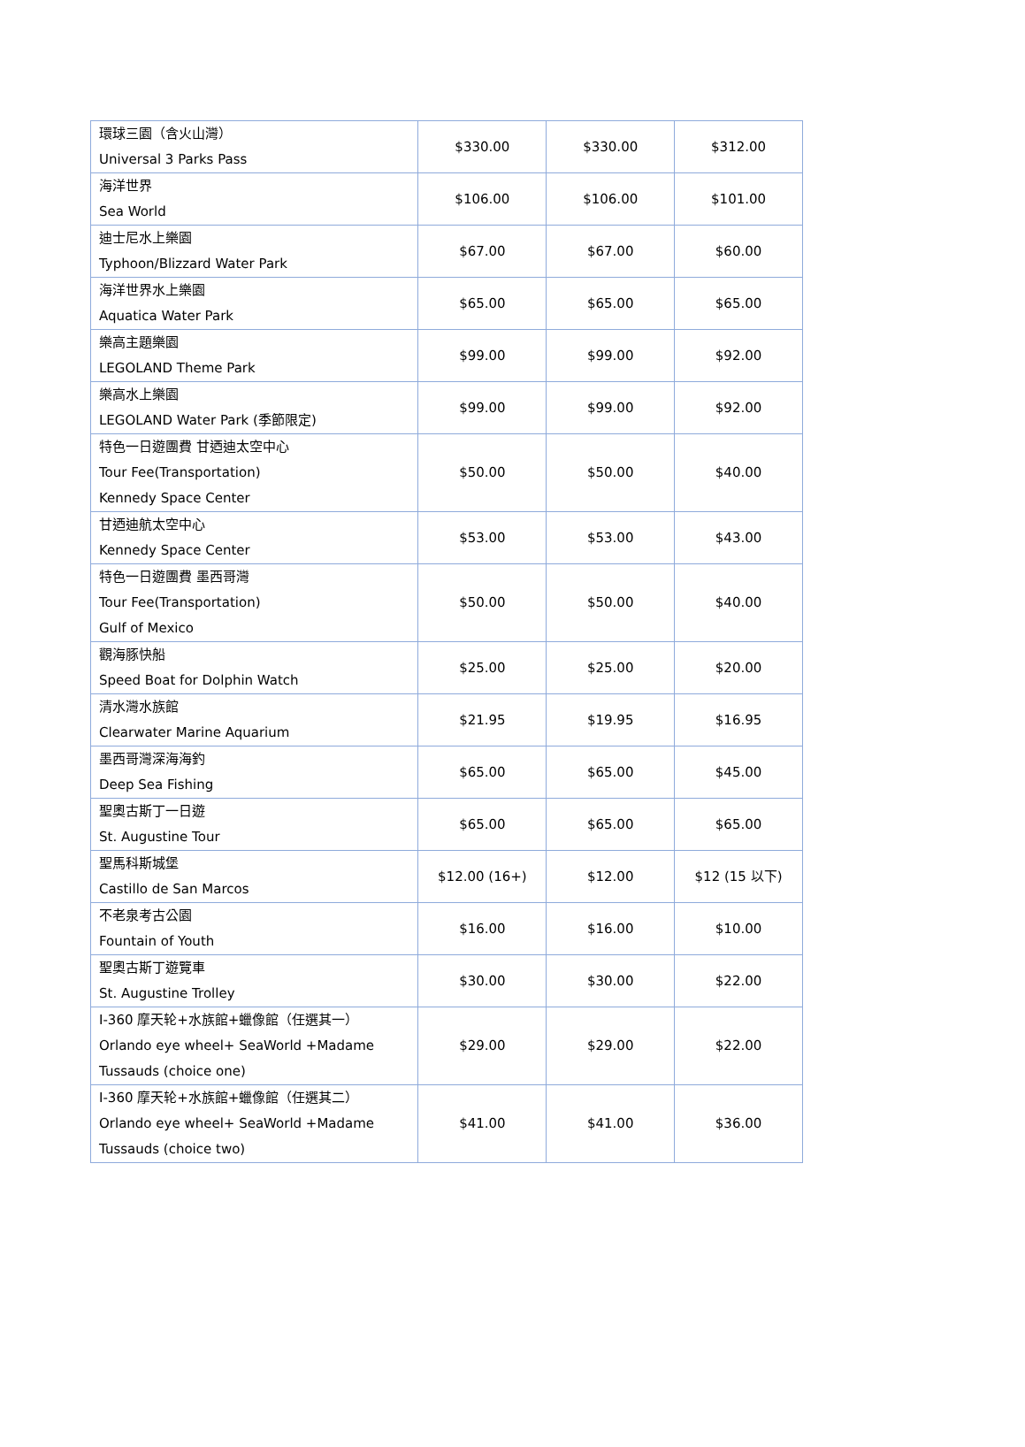| 環球三園（含火山灣） Universal 3 Parks Pass | $330.00 | $330.00 | $312.00 |
| 海洋世界 Sea World | $106.00 | $106.00 | $101.00 |
| 迪士尼水上樂園 Typhoon/Blizzard Water Park | $67.00 | $67.00 | $60.00 |
| 海洋世界水上樂園 Aquatica Water Park | $65.00 | $65.00 | $65.00 |
| 樂高主題樂園 LEGOLAND Theme Park | $99.00 | $99.00 | $92.00 |
| 樂高水上樂園 LEGOLAND Water Park (季節限定) | $99.00 | $99.00 | $92.00 |
| 特色一日遊團費 甘迺迪太空中心 Tour Fee(Transportation) Kennedy Space Center | $50.00 | $50.00 | $40.00 |
| 甘迺迪航太空中心 Kennedy Space Center | $53.00 | $53.00 | $43.00 |
| 特色一日遊團費 墨西哥灣 Tour Fee(Transportation) Gulf of Mexico | $50.00 | $50.00 | $40.00 |
| 觀海豚快船 Speed Boat for Dolphin Watch | $25.00 | $25.00 | $20.00 |
| 清水灣水族館 Clearwater Marine Aquarium | $21.95 | $19.95 | $16.95 |
| 墨西哥灣深海海釣 Deep Sea Fishing | $65.00 | $65.00 | $45.00 |
| 聖奧古斯丁一日遊 St. Augustine Tour | $65.00 | $65.00 | $65.00 |
| 聖馬科斯城堡 Castillo de San Marcos | $12.00 (16+) | $12.00 | $12 (15 以下) |
| 不老泉考古公園 Fountain of Youth | $16.00 | $16.00 | $10.00 |
| 聖奧古斯丁遊覽車 St. Augustine Trolley | $30.00 | $30.00 | $22.00 |
| I-360 摩天轮+水族館+蠟像館（任選其一） Orlando eye wheel+ SeaWorld +Madame Tussauds (choice one) | $29.00 | $29.00 | $22.00 |
| I-360 摩天轮+水族館+蠟像館（任選其二） Orlando eye wheel+ SeaWorld +Madame Tussauds (choice two) | $41.00 | $41.00 | $36.00 |